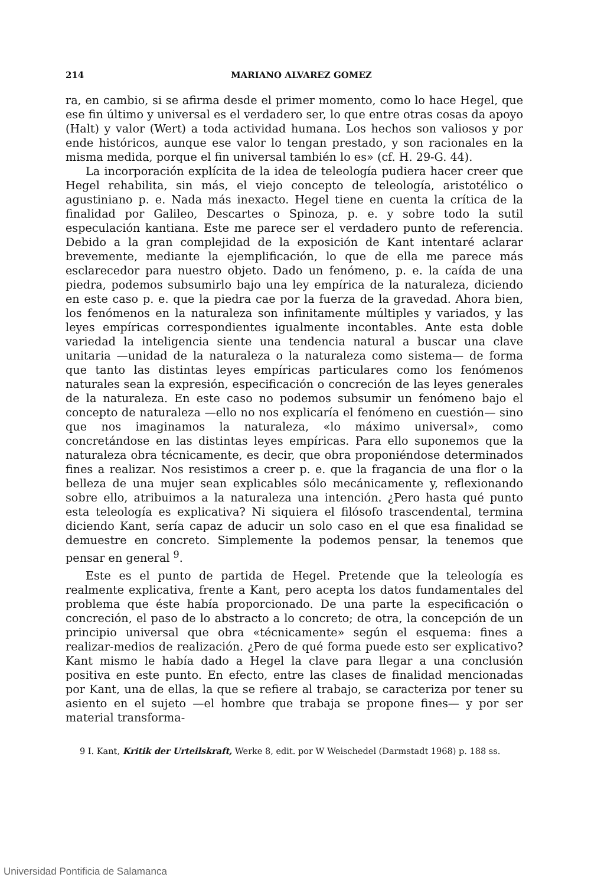214 MARIANO ALVAREZ GOMEZ
ra, en cambio, si se afirma desde el primer momento, como lo hace Hegel, que ese fin último y universal es el verdadero ser, lo que entre otras cosas da apoyo (Halt) y valor (Wert) a toda actividad humana. Los hechos son valiosos y por ende históricos, aunque ese valor lo tengan prestado, y son racionales en la misma medida, porque el fin universal también lo es» (cf. H. 29-G. 44).
La incorporación explícita de la idea de teleología pudiera hacer creer que Hegel rehabilita, sin más, el viejo concepto de teleología, aristotélico o agustiniano p. e. Nada más inexacto. Hegel tiene en cuenta la crítica de la finalidad por Galileo, Descartes o Spinoza, p. e. y sobre todo la sutil especulación kantiana. Este me parece ser el verdadero punto de referencia. Debido a la gran complejidad de la exposición de Kant intentaré aclarar brevemente, mediante la ejemplificación, lo que de ella me parece más esclarecedor para nuestro objeto. Dado un fenómeno, p. e. la caída de una piedra, podemos subsumirlo bajo una ley empírica de la naturaleza, diciendo en este caso p. e. que la piedra cae por la fuerza de la gravedad. Ahora bien, los fenómenos en la naturaleza son infinitamente múltiples y variados, y las leyes empíricas correspondientes igualmente incontables. Ante esta doble variedad la inteligencia siente una tendencia natural a buscar una clave unitaria —unidad de la naturaleza o la naturaleza como sistema— de forma que tanto las distintas leyes empíricas particulares como los fenómenos naturales sean la expresión, especificación o concreción de las leyes generales de la naturaleza. En este caso no podemos subsumir un fenómeno bajo el concepto de naturaleza —ello no nos explicaría el fenómeno en cuestión— sino que nos imaginamos la naturaleza, «lo máximo universal», como concretándose en las distintas leyes empíricas. Para ello suponemos que la naturaleza obra técnicamente, es decir, que obra proponiéndose determinados fines a realizar. Nos resistimos a creer p. e. que la fragancia de una flor o la belleza de una mujer sean explicables sólo mecánicamente y, reflexionando sobre ello, atribuimos a la naturaleza una intención. ¿Pero hasta qué punto esta teleología es explicativa? Ni siquiera el filósofo trascendental, termina diciendo Kant, sería capaz de aducir un solo caso en el que esa finalidad se demuestre en concreto. Simplemente la podemos pensar, la tenemos que pensar en general <sup>9</sup>.
Este es el punto de partida de Hegel. Pretende que la teleología es realmente explicativa, frente a Kant, pero acepta los datos fundamentales del problema que éste había proporcionado. De una parte la especificación o concreción, el paso de lo abstracto a lo concreto; de otra, la concepción de un principio universal que obra «técnicamente» según el esquema: fines a realizar-medios de realización. ¿Pero de qué forma puede esto ser explicativo? Kant mismo le había dado a Hegel la clave para llegar a una conclusión positiva en este punto. En efecto, entre las clases de finalidad mencionadas por Kant, una de ellas, la que se refiere al trabajo, se caracteriza por tener su asiento en el sujeto —el hombre que trabaja se propone fines— y por ser material transforma-
9 I. Kant, Kritik der Urteilskraft, Werke 8, edit. por W Weischedel (Darmstadt 1968) p. 188 ss.
Universidad Pontificia de Salamanca